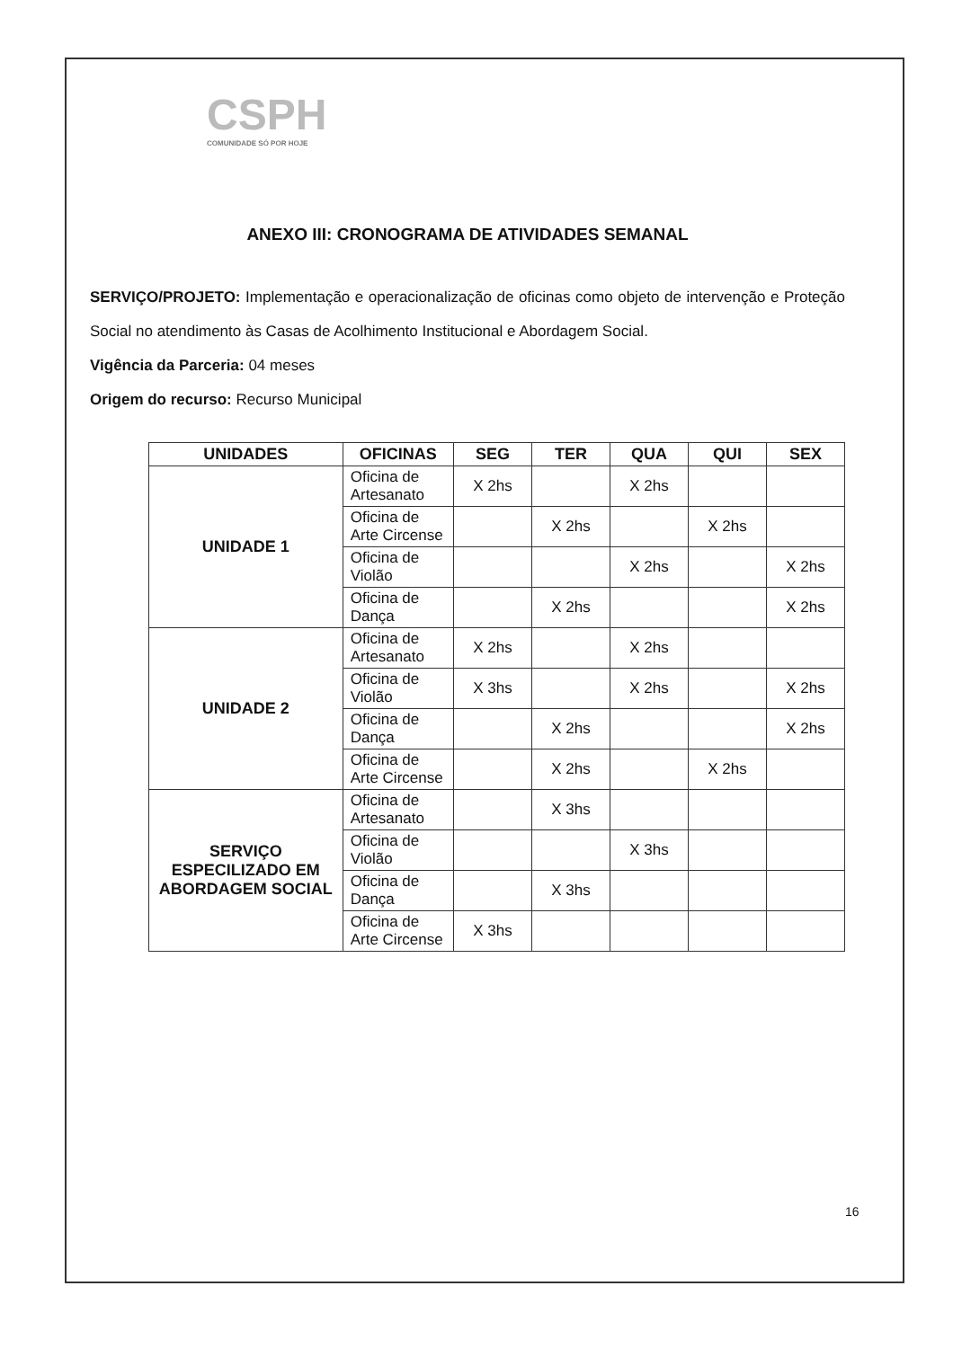CSPH
COMUNIDADE SÓ POR HOJE
ANEXO III: CRONOGRAMA DE ATIVIDADES SEMANAL
SERVIÇO/PROJETO: Implementação e operacionalização de oficinas como objeto de intervenção e Proteção Social no atendimento às Casas de Acolhimento Institucional e Abordagem Social.
Vigência da Parceria: 04 meses
Origem do recurso: Recurso Municipal
| UNIDADES | OFICINAS | SEG | TER | QUA | QUI | SEX |
| --- | --- | --- | --- | --- | --- | --- |
| UNIDADE 1 | Oficina de Artesanato | X 2hs | | X 2hs | | |
| | Oficina de Arte Circense | | X 2hs | | X 2hs | |
| | Oficina de Violão | | | X 2hs | | X 2hs |
| | Oficina de Dança | | X 2hs | | | X 2hs |
| UNIDADE 2 | Oficina de Artesanato | X 2hs | | X 2hs | | |
| | Oficina de Violão | X 3hs | | X 2hs | | X 2hs |
| | Oficina de Dança | | X 2hs | | | X 2hs |
| | Oficina de Arte Circense | | X 2hs | | X 2hs | |
| SERVIÇO ESPECILIZADO EM ABORDAGEM SOCIAL | Oficina de Artesanato | | X 3hs | | | |
| | Oficina de Violão | | | X 3hs | | |
| | Oficina de Dança | | X 3hs | | | |
| | Oficina de Arte Circense | X 3hs | | | | |
16